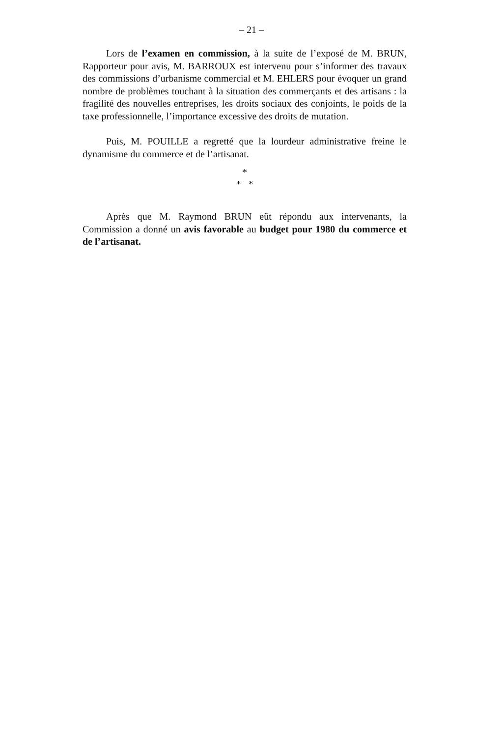– 21 –
Lors de l’examen en commission, à la suite de l’exposé de M. BRUN, Rapporteur pour avis, M. BARROUX est intervenu pour s’informer des travaux des commissions d’urbanisme commercial et M. EHLERS pour évoquer un grand nombre de problèmes touchant à la situation des commerçants et des artisans : la fragilité des nouvelles entreprises, les droits sociaux des conjoints, le poids de la taxe professionnelle, l’importance excessive des droits de mutation.
Puis, M. POUILLE a regretté que la lourdeur administrative freine le dynamisme du commerce et de l’artisanat.
*
* *
Après que M. Raymond BRUN eût répondu aux intervenants, la Commission a donné un avis favorable au budget pour 1980 du commerce et de l’artisanat.